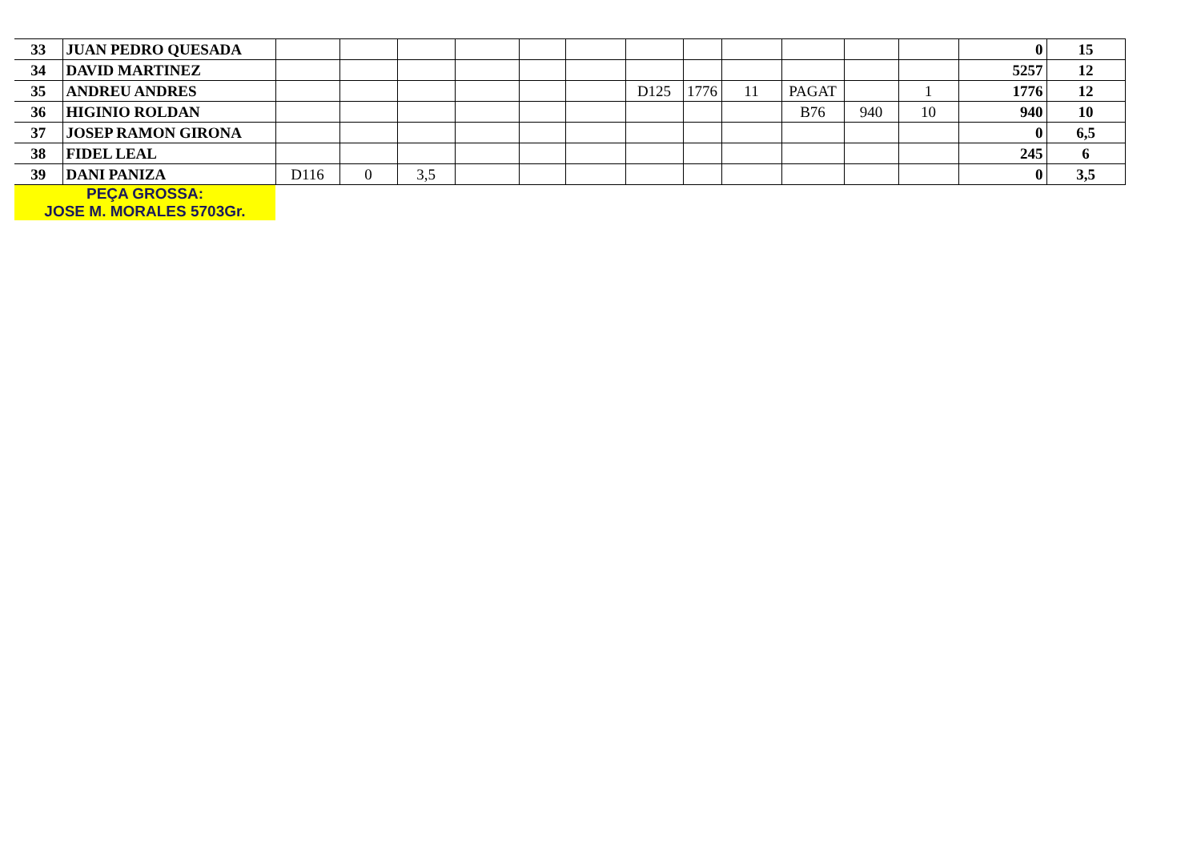| 33 | JUAN PEDRO QUESADA | | | | | | | | | | | | | 0 | 15 |
| 34 | DAVID MARTINEZ | | | | | | | | | | | | | 5257 | 12 |
| 35 | ANDREU ANDRES | | | | | | | D125 | 1776 | 11 | PAGAT | | 1 | 1776 | 12 |
| 36 | HIGINIO ROLDAN | | | | | | | | | | B76 | 940 | 10 | 940 | 10 |
| 37 | JOSEP RAMON GIRONA | | | | | | | | | | | | | 0 | 6,5 |
| 38 | FIDEL LEAL | | | | | | | | | | | | | 245 | 6 |
| 39 | DANI PANIZA | D116 | 0 | 3,5 | | | | | | | | | | 0 | 3,5 |
| PEÇA GROSSA: JOSE M. MORALES 5703Gr. | | | | | | | | | | | | | | | |